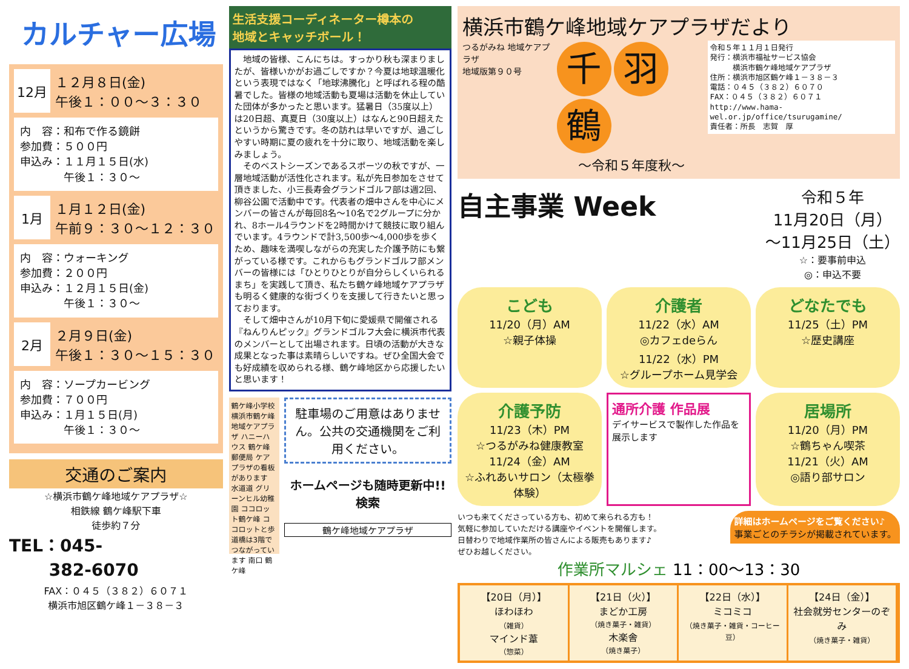カルチャー広場
12月
１２月８日(金)
午後１：００～３：３０
内　容：和布で作る鏡餅
参加費：５００円
申込み：１１月１５日(水)
　　　　午後１：３０～
1月
１月１２日(金)
午前９：３０～１２：３０
内　容：ウォーキング
参加費：２００円
申込み：１２月１５日(金)
　　　　午後１：３０～
2月
２月９日(金)
午後１：３０～１５：３０
内　容：ソープカービング
参加費：７００円
申込み：１月１５日(月)
　　　　午後１：３０～
交通のご案内
☆横浜市鶴ケ峰地域ケアプラザ☆
相鉄線 鶴ケ峰駅下車
徒歩約７分
TEL：045-
　　 382-6070
FAX：０４５（３８２）６０７１
横浜市旭区鶴ケ峰１－３８－３
生活支援コーディネーター樽本の
地域とキャッチボール！
　地域の皆様、こんにちは。すっかり秋も深まりましたが、皆様いかがお過ごしですか？今夏は地球温暖化という表現ではなく「地球沸騰化」と呼ばれる程の酷暑でした。皆様の地域活動も夏場は活動を休止していた団体が多かったと思います。猛暑日（35度以上）は20日超、真夏日（30度以上）はなんと90日超えたというから驚きです。冬の訪れは早いですが、過ごしやすい時期に夏の疲れを十分に取り、地域活動を楽しみましょう。
　そのベストシーズンであるスポーツの秋ですが、一層地域活動が活性化されます。私が先日参加をさせて頂きました、小三長寿会グランドゴルフ部は週2回、柳谷公園で活動中です。代表者の畑中さんを中心にメンバーの皆さんが毎回8名～10名で2グループに分かれ、8ホール4ラウンドを2時間かけて競技に取り組んでいます。4ラウンドで計3,500歩～4,000歩を歩くため、趣味を満喫しながらの充実した介護予防にも繋がっている様です。これからもグランドゴルフ部メンバーの皆様には「ひとりひとりが自分らしくいられるまち」を実践して頂き、私たち鶴ケ峰地域ケアプラザも明るく健康的な街づくりを支援して行きたいと思っております。
　そして畑中さんが10月下旬に愛媛県で開催される『ねんりんピック』グランドゴルフ大会に横浜市代表のメンバーとして出場されます。日頃の活動が大きな成果となった事は素晴らしいですね。ぜひ全国大会でも好成績を収められる様、鶴ケ峰地区から応援したいと思います！
鶴ケ峰小学校 横浜市鶴ケ峰地域ケアプラザ ハニーハウス 鶴ケ峰郵便局 ケアプラザの看板があります 水道道 グリーンヒル幼稚園 ココロット鶴ケ峰 ココロットと歩道橋は3階でつながっています 南口 鶴ケ峰
駐車場のご用意はありません。公共の交通機関をご利用ください。
ホームページも随時更新中!! 検索
鶴ケ峰地域ケアプラザ
横浜市鶴ケ峰地域ケアプラザだより
つるがみね 地域ケアプラザ
地域版第９０号
千羽 鶴
～令和５年度秋～
令和５年１１月１日発行
発行：横浜市福祉サービス協会
　　　横浜市鶴ケ峰地域ケアプラザ
住所：横浜市旭区鶴ケ峰１－３８－３
電話：０４５（３８２）６０７０
FAX：０４５（３８２）６０７１
http://www.hama-wel.or.jp/office/tsurugamine/
責任者：所長　志賀　厚
自主事業 Week
令和５年
11月20日（月）
～11月25日（土）
☆：要事前申込
◎：申込不要
こども
11/20（月）AM
☆親子体操
介護者
11/22（水）AM
◎カフェdeらん
11/22（水）PM
☆グループホーム見学会
どなたでも
11/25（土）PM
☆歴史講座
介護予防
11/23（木）PM
☆つるがみね健康教室
11/24（金）AM
☆ふれあいサロン（太極拳体験）
通所介護 作品展
デイサービスで製作した作品を展示します
居場所
11/20（月）PM
☆鶴ちゃん喫茶
11/21（火）AM
◎語り部サロン
いつも来てくださっている方も、初めて来られる方も！
気軽に参加していただける講座やイベントを開催します。
日替わりで地域作業所の皆さんによる販売もあります♪
ぜひお越しください。
詳細はホームページをご覧ください♪
事業ごとのチラシが掲載されています。
作業所マルシェ 11：00～13：30
【20日（月）】
ほわほわ
（雑貨）
マインド葦
（惣菜）
【21日（火）】
まどか工房
（焼き菓子・雑貨）
木楽舎
（焼き菓子）
【22日（水）】
ミコミコ
（焼き菓子・雑貨・コーヒー豆）
【24日（金）】
社会就労センターのぞみ
（焼き菓子・雑貨）